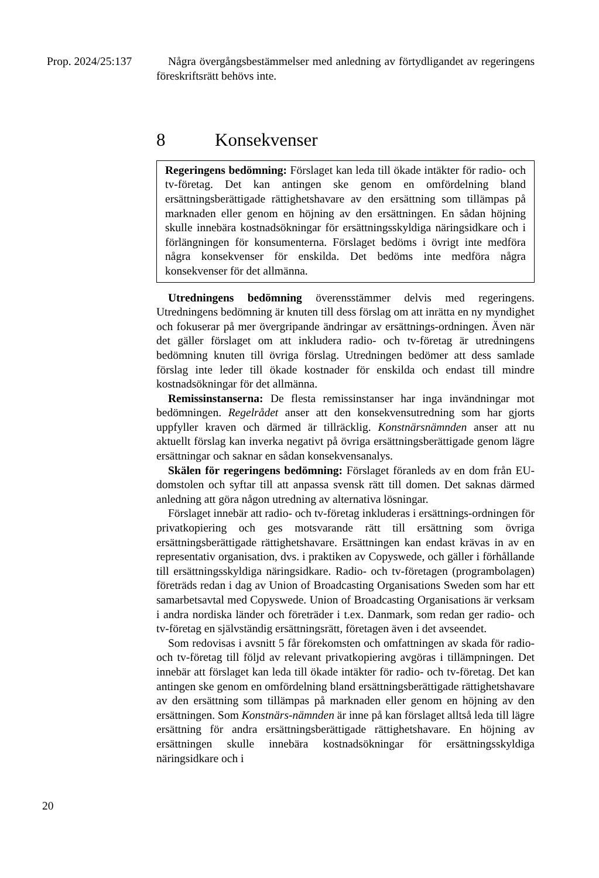Prop. 2024/25:137
Några övergångsbestämmelser med anledning av förtydligandet av regeringens föreskriftsrätt behövs inte.
8 Konsekvenser
Regeringens bedömning: Förslaget kan leda till ökade intäkter för radio- och tv-företag. Det kan antingen ske genom en omfördelning bland ersättningsberättigade rättighetshavare av den ersättning som tillämpas på marknaden eller genom en höjning av den ersättningen. En sådan höjning skulle innebära kostnadsökningar för ersättningsskyldiga näringsidkare och i förlängningen för konsumenterna. Förslaget bedöms i övrigt inte medföra några konsekvenser för enskilda. Det bedöms inte medföra några konsekvenser för det allmänna.
Utredningens bedömning överensstämmer delvis med regeringens. Utredningens bedömning är knuten till dess förslag om att inrätta en ny myndighet och fokuserar på mer övergripande ändringar av ersättnings-ordningen. Även när det gäller förslaget om att inkludera radio- och tv-företag är utredningens bedömning knuten till övriga förslag. Utredningen bedömer att dess samlade förslag inte leder till ökade kostnader för enskilda och endast till mindre kostnadsökningar för det allmänna.
Remissinstanserna: De flesta remissinstanser har inga invändningar mot bedömningen. Regelrådet anser att den konsekvensutredning som har gjorts uppfyller kraven och därmed är tillräcklig. Konstnärsnämnden anser att nu aktuellt förslag kan inverka negativt på övriga ersättningsberättigade genom lägre ersättningar och saknar en sådan konsekvensanalys.
Skälen för regeringens bedömning: Förslaget föranleds av en dom från EU-domstolen och syftar till att anpassa svensk rätt till domen. Det saknas därmed anledning att göra någon utredning av alternativa lösningar.
Förslaget innebär att radio- och tv-företag inkluderas i ersättnings-ordningen för privatkopiering och ges motsvarande rätt till ersättning som övriga ersättningsberättigade rättighetshavare. Ersättningen kan endast krävas in av en representativ organisation, dvs. i praktiken av Copyswede, och gäller i förhållande till ersättningsskyldiga näringsidkare. Radio- och tv-företagen (programbolagen) företräds redan i dag av Union of Broadcasting Organisations Sweden som har ett samarbetsavtal med Copyswede. Union of Broadcasting Organisations är verksam i andra nordiska länder och företräder i t.ex. Danmark, som redan ger radio- och tv-företag en självständig ersättningsrätt, företagen även i det avseendet.
Som redovisas i avsnitt 5 får förekomsten och omfattningen av skada för radio- och tv-företag till följd av relevant privatkopiering avgöras i tillämpningen. Det innebär att förslaget kan leda till ökade intäkter för radio- och tv-företag. Det kan antingen ske genom en omfördelning bland ersättningsberättigade rättighetshavare av den ersättning som tillämpas på marknaden eller genom en höjning av den ersättningen. Som Konstnärs-nämnden är inne på kan förslaget alltså leda till lägre ersättning för andra ersättningsberättigade rättighetshavare. En höjning av ersättningen skulle innebära kostnadsökningar för ersättningsskyldiga näringsidkare och i
20